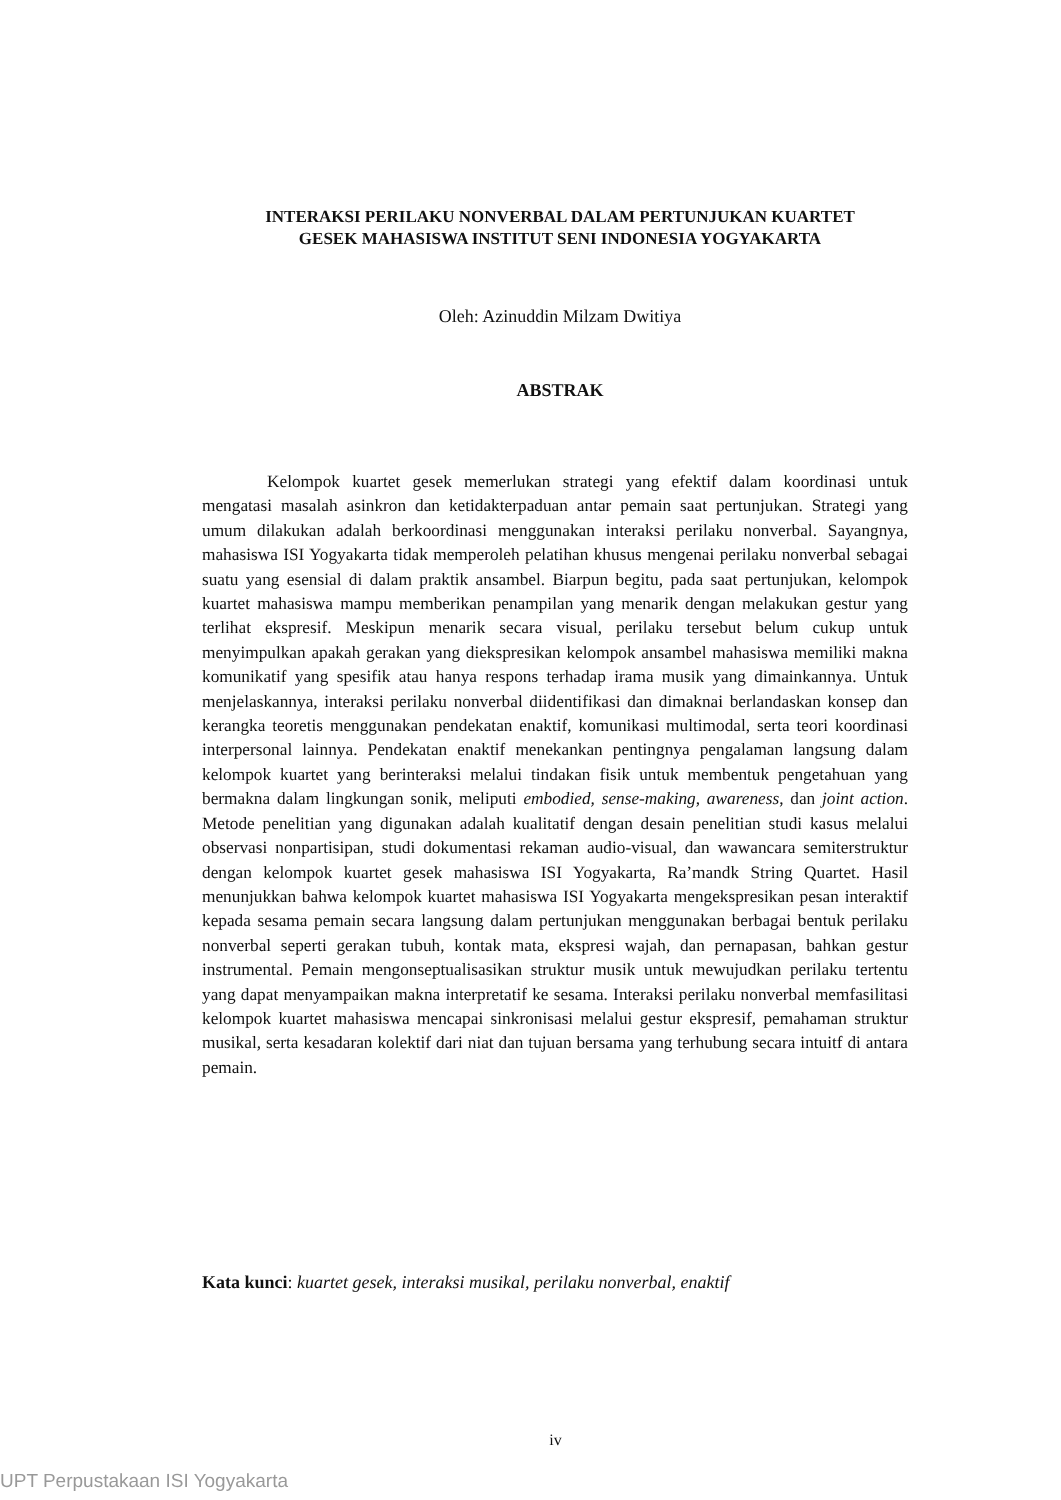INTERAKSI PERILAKU NONVERBAL DALAM PERTUNJUKAN KUARTET
GESEK MAHASISWA INSTITUT SENI INDONESIA YOGYAKARTA
Oleh: Azinuddin Milzam Dwitiya
ABSTRAK
Kelompok kuartet gesek memerlukan strategi yang efektif dalam koordinasi untuk mengatasi masalah asinkron dan ketidakterpaduan antar pemain saat pertunjukan. Strategi yang umum dilakukan adalah berkoordinasi menggunakan interaksi perilaku nonverbal. Sayangnya, mahasiswa ISI Yogyakarta tidak memperoleh pelatihan khusus mengenai perilaku nonverbal sebagai suatu yang esensial di dalam praktik ansambel. Biarpun begitu, pada saat pertunjukan, kelompok kuartet mahasiswa mampu memberikan penampilan yang menarik dengan melakukan gestur yang terlihat ekspresif. Meskipun menarik secara visual, perilaku tersebut belum cukup untuk menyimpulkan apakah gerakan yang diekspresikan kelompok ansambel mahasiswa memiliki makna komunikatif yang spesifik atau hanya respons terhadap irama musik yang dimainkannya. Untuk menjelaskannya, interaksi perilaku nonverbal diidentifikasi dan dimaknai berlandaskan konsep dan kerangka teoretis menggunakan pendekatan enaktif, komunikasi multimodal, serta teori koordinasi interpersonal lainnya. Pendekatan enaktif menekankan pentingnya pengalaman langsung dalam kelompok kuartet yang berinteraksi melalui tindakan fisik untuk membentuk pengetahuan yang bermakna dalam lingkungan sonik, meliputi embodied, sense-making, awareness, dan joint action. Metode penelitian yang digunakan adalah kualitatif dengan desain penelitian studi kasus melalui observasi nonpartisipan, studi dokumentasi rekaman audio-visual, dan wawancara semiterstruktur dengan kelompok kuartet gesek mahasiswa ISI Yogyakarta, Ra’mandk String Quartet. Hasil menunjukkan bahwa kelompok kuartet mahasiswa ISI Yogyakarta mengekspresikan pesan interaktif kepada sesama pemain secara langsung dalam pertunjukan menggunakan berbagai bentuk perilaku nonverbal seperti gerakan tubuh, kontak mata, ekspresi wajah, dan pernapasan, bahkan gestur instrumental. Pemain mengonseptualisasikan struktur musik untuk mewujudkan perilaku tertentu yang dapat menyampaikan makna interpretatif ke sesama. Interaksi perilaku nonverbal memfasilitasi kelompok kuartet mahasiswa mencapai sinkronisasi melalui gestur ekspresif, pemahaman struktur musikal, serta kesadaran kolektif dari niat dan tujuan bersama yang terhubung secara intuitf di antara pemain.
Kata kunci: kuartet gesek, interaksi musikal, perilaku nonverbal, enaktif
iv
UPT Perpustakaan ISI Yogyakarta